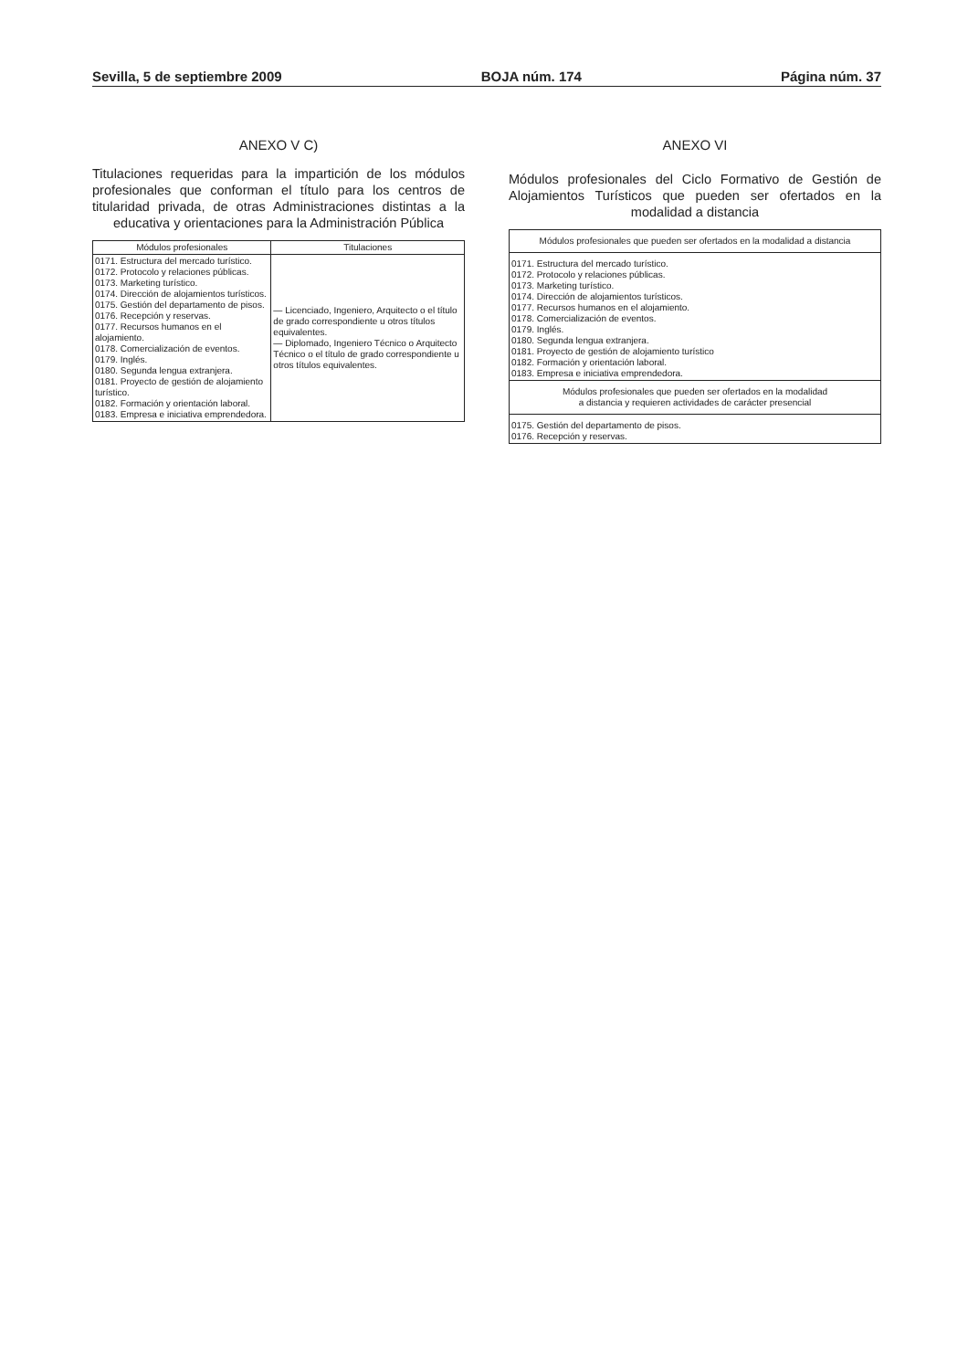Sevilla, 5 de septiembre 2009 BOJA núm. 174 Página núm. 37
ANEXO V C)
Titulaciones requeridas para la impartición de los módulos profesionales que conforman el título para los centros de titularidad privada, de otras Administraciones distintas a la educativa y orientaciones para la Administración Pública
| Módulos profesionales | Titulaciones |
| --- | --- |
| 0171. Estructura del mercado turístico. 0172. Protocolo y relaciones públicas. 0173. Marketing turístico. 0174. Dirección de alojamientos turísticos. 0175. Gestión del departamento de pisos. 0176. Recepción y reservas. 0177. Recursos humanos en el alojamiento. 0178. Comercialización de eventos. 0179. Inglés. 0180. Segunda lengua extranjera. 0181. Proyecto de gestión de alojamiento turístico. 0182. Formación y orientación laboral. 0183. Empresa e iniciativa emprendedora. | — Licenciado, Ingeniero, Arquitecto o el título de grado correspondiente u otros títulos equivalentes. — Diplomado, Ingeniero Técnico o Arquitecto Técnico o el título de grado correspondiente u otros títulos equivalentes. |
ANEXO VI
Módulos profesionales del Ciclo Formativo de Gestión de Alojamientos Turísticos que pueden ser ofertados en la modalidad a distancia
| Módulos profesionales que pueden ser ofertados en la modalidad a distancia |
| --- |
| 0171. Estructura del mercado turístico. 0172. Protocolo y relaciones públicas. 0173. Marketing turístico. 0174. Dirección de alojamientos turísticos. 0177. Recursos humanos en el alojamiento. 0178. Comercialización de eventos. 0179. Inglés. 0180. Segunda lengua extranjera. 0181. Proyecto de gestión de alojamiento turístico 0182. Formación y orientación laboral. 0183. Empresa e iniciativa emprendedora. |
| Módulos profesionales que pueden ser ofertados en la modalidad a distancia y requieren actividades de carácter presencial |
| 0175. Gestión del departamento de pisos. 0176. Recepción y reservas. |